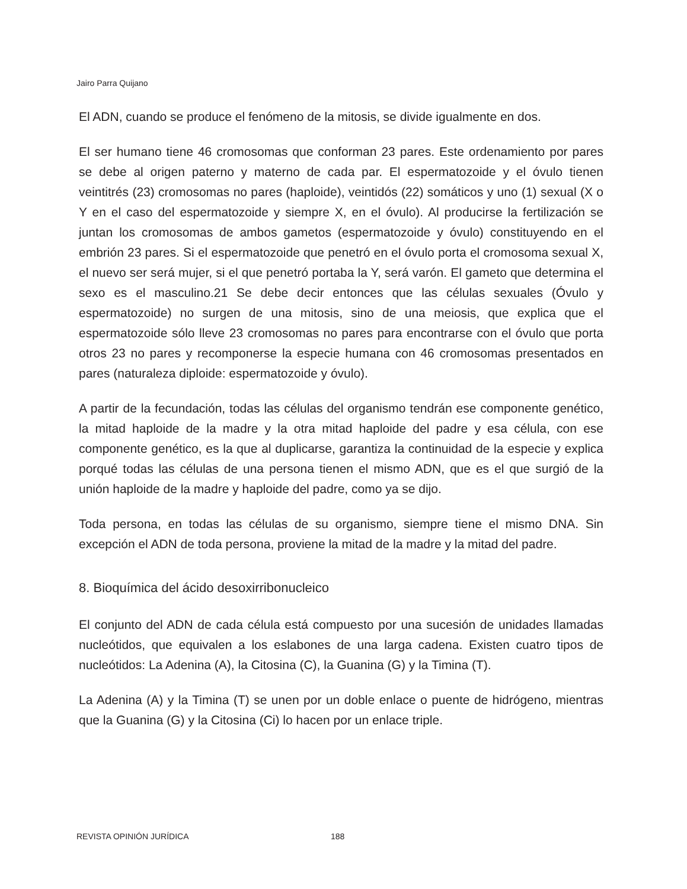Jairo Parra Quijano
El ADN, cuando se produce el fenómeno de la mitosis, se divide igualmente en dos.
El ser humano tiene 46 cromosomas que conforman 23 pares. Este ordenamiento por pares se debe al origen paterno y materno de cada par. El espermatozoide y el óvulo tienen veintitrés (23) cromosomas no pares (haploide), veintidós (22) somáticos y uno (1) sexual (X o Y en el caso del espermatozoide y siempre X, en el óvulo). Al producirse la fertilización se juntan los cromosomas de ambos gametos (espermatozoide y óvulo) constituyendo en el embrión 23 pares. Si el espermatozoide que penetró en el óvulo porta el cromosoma sexual X, el nuevo ser será mujer, si el que penetró portaba la Y, será varón. El gameto que determina el sexo es el masculino.21 Se debe decir entonces que las células sexuales (Óvulo y espermatozoide) no surgen de una mitosis, sino de una meiosis, que explica que el espermatozoide sólo lleve 23 cromosomas no pares para encontrarse con el óvulo que porta otros 23 no pares y recomponerse la especie humana con 46 cromosomas presentados en pares (naturaleza diploide: espermatozoide y óvulo).
A partir de la fecundación, todas las células del organismo tendrán ese componente genético, la mitad haploide de la madre y la otra mitad haploide del padre y esa célula, con ese componente genético, es la que al duplicarse, garantiza la continuidad de la especie y explica porqué todas las células de una persona tienen el mismo ADN, que es el que surgió de la unión haploide de la madre y haploide del padre, como ya se dijo.
Toda persona, en todas las células de su organismo, siempre tiene el mismo DNA. Sin excepción el ADN de toda persona, proviene la mitad de la madre y la mitad del padre.
8. Bioquímica del ácido desoxirribonucleico
El conjunto del ADN de cada célula está compuesto por una sucesión de unidades llamadas nucleótidos, que equivalen a los eslabones de una larga cadena. Existen cuatro tipos de nucleótidos: La Adenina (A), la Citosina (C), la Guanina (G) y la Timina (T).
La Adenina (A) y la Timina (T) se unen por un doble enlace o puente de hidrógeno, mientras que la Guanina (G) y la Citosina (Ci) lo hacen por un enlace triple.
REVISTA OPINIÓN JURÍDICA 188